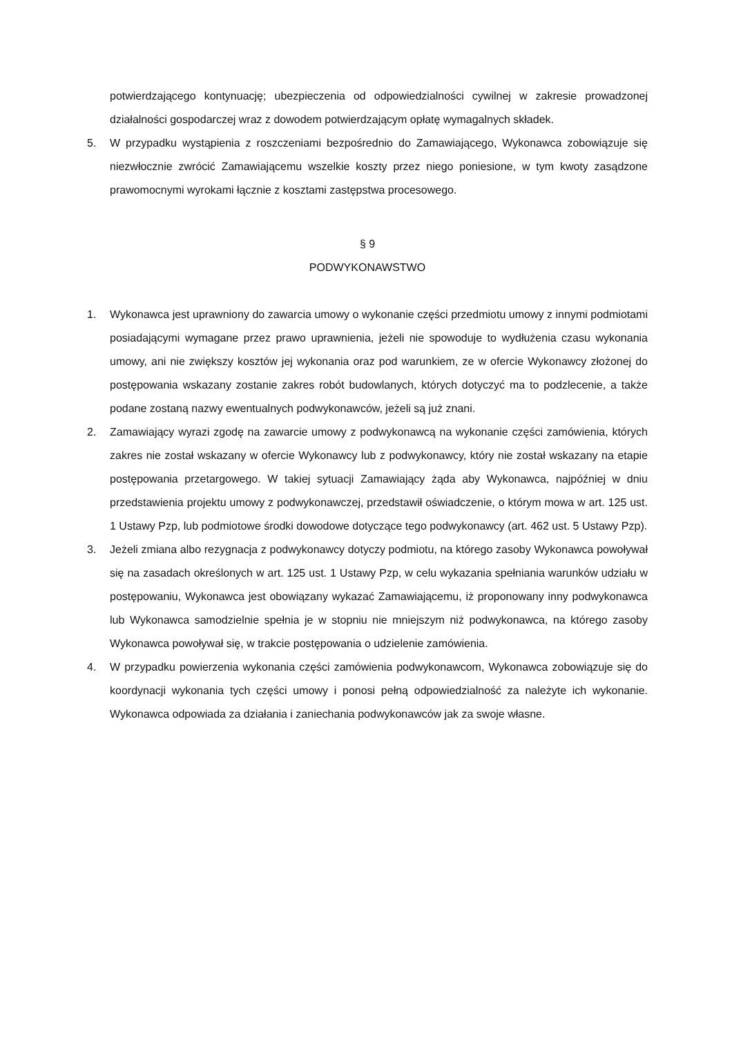potwierdzającego kontynuację; ubezpieczenia od odpowiedzialności cywilnej w zakresie prowadzonej działalności gospodarczej wraz z dowodem potwierdzającym opłatę wymagalnych składek.
5. W przypadku wystąpienia z roszczeniami bezpośrednio do Zamawiającego, Wykonawca zobowiązuje się niezwłocznie zwrócić Zamawiającemu wszelkie koszty przez niego poniesione, w tym kwoty zasądzone prawomocnymi wyrokami łącznie z kosztami zastępstwa procesowego.
§ 9
PODWYKONAWSTWO
1. Wykonawca jest uprawniony do zawarcia umowy o wykonanie części przedmiotu umowy z innymi podmiotami posiadającymi wymagane przez prawo uprawnienia, jeżeli nie spowoduje to wydłużenia czasu wykonania umowy, ani nie zwiększy kosztów jej wykonania oraz pod warunkiem, ze w ofercie Wykonawcy złożonej do postępowania wskazany zostanie zakres robót budowlanych, których dotyczyć ma to podzlecenie, a także podane zostaną nazwy ewentualnych podwykonawców, jeżeli są już znani.
2. Zamawiający wyrazi zgodę na zawarcie umowy z podwykonawcą na wykonanie części zamówienia, których zakres nie został wskazany w ofercie Wykonawcy lub z podwykonawcy, który nie został wskazany na etapie postępowania przetargowego. W takiej sytuacji Zamawiający żąda aby Wykonawca, najpóźniej w dniu przedstawienia projektu umowy z podwykonawczej, przedstawił oświadczenie, o którym mowa w art. 125 ust. 1 Ustawy Pzp, lub podmiotowe środki dowodowe dotyczące tego podwykonawcy (art. 462 ust. 5 Ustawy Pzp).
3. Jeżeli zmiana albo rezygnacja z podwykonawcy dotyczy podmiotu, na którego zasoby Wykonawca powoływał się na zasadach określonych w art. 125 ust. 1 Ustawy Pzp, w celu wykazania spełniania warunków udziału w postępowaniu, Wykonawca jest obowiązany wykazać Zamawiającemu, iż proponowany inny podwykonawca lub Wykonawca samodzielnie spełnia je w stopniu nie mniejszym niż podwykonawca, na którego zasoby Wykonawca powoływał się, w trakcie postępowania o udzielenie zamówienia.
4. W przypadku powierzenia wykonania części zamówienia podwykonawcom, Wykonawca zobowiązuje się do koordynacji wykonania tych części umowy i ponosi pełną odpowiedzialność za należyte ich wykonanie. Wykonawca odpowiada za działania i zaniechania podwykonawców jak za swoje własne.